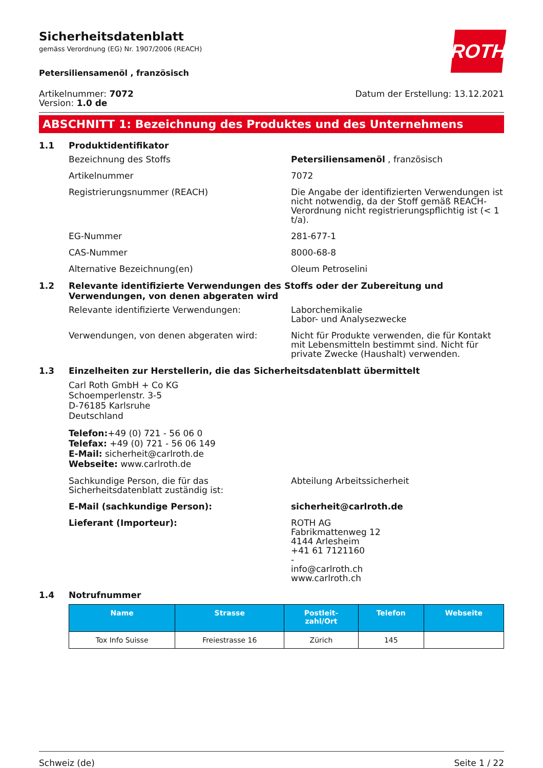Sicherheitsdatenblatt
gemäss Verordnung (EG) Nr. 1907/2006 (REACH)
ROTH
Petersiliensamenöl , französisch
Artikelnummer: 7072
Version: 1.0 de
Datum der Erstellung: 13.12.2021
ABSCHNITT 1: Bezeichnung des Produktes und des Unternehmens
1.1 Produktidentifikator
Bezeichnung des Stoffs Petersiliensamenöl , französisch
Artikelnummer 7072
Registrierungsnummer (REACH) Die Angabe der identifizierten Verwendungen ist nicht notwendig, da der Stoff gemäß REACH-Verordnung nicht registrierungspflichtig ist (< 1 t/a).
EG-Nummer 281-677-1
CAS-Nummer 8000-68-8
Alternative Bezeichnung(en) Oleum Petroselini
1.2 Relevante identifizierte Verwendungen des Stoffs oder der Zubereitung und Verwendungen, von denen abgeraten wird
Relevante identifizierte Verwendungen: Laborchemikalie
Labor- und Analysezwecke
Verwendungen, von denen abgeraten wird: Nicht für Produkte verwenden, die für Kontakt mit Lebensmitteln bestimmt sind. Nicht für private Zwecke (Haushalt) verwenden.
1.3 Einzelheiten zur Herstellerin, die das Sicherheitsdatenblatt übermittelt
Carl Roth GmbH + Co KG
Schoemperlenstr. 3-5
D-76185 Karlsruhe
Deutschland
Telefon:+49 (0) 721 - 56 06 0
Telefax: +49 (0) 721 - 56 06 149
E-Mail: sicherheit@carlroth.de
Webseite: www.carlroth.de
Sachkundige Person, die für das Sicherheitsdatenblatt zuständig ist:
Abteilung Arbeitssicherheit
E-Mail (sachkundige Person): sicherheit@carlroth.de
Lieferant (Importeur): ROTH AG
Fabrikmattenweg 12
4144 Arlesheim
+41 61 7121160
-
info@carlroth.ch
www.carlroth.ch
1.4 Notrufnummer
| Name | Strasse | Postleit- zahl/Ort | Telefon | Webseite |
| --- | --- | --- | --- | --- |
| Tox Info Suisse | Freiestrasse 16 | Zürich | 145 | |
Schweiz (de) Seite 1 / 22